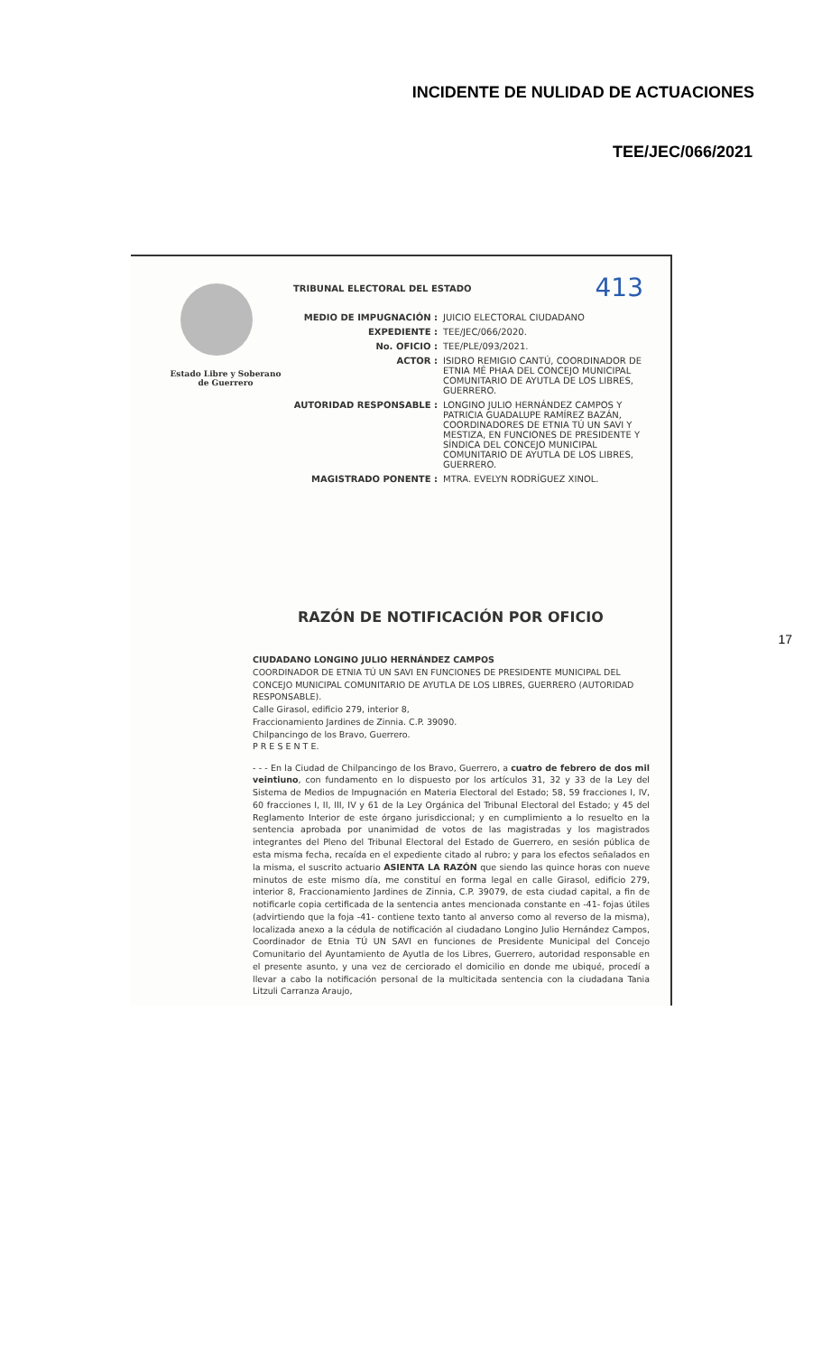INCIDENTE DE NULIDAD DE ACTUACIONES
TEE/JEC/066/2021
17
Estado Libre y Soberano de Guerrero
TRIBUNAL ELECTORAL DEL ESTADO 413
MEDIO DE IMPUGNACIÓN : JUICIO ELECTORAL CIUDADANO
EXPEDIENTE : TEE/JEC/066/2020.
No. OFICIO : TEE/PLE/093/2021.
ACTOR : ISIDRO REMIGIO CANTÚ, COORDINADOR DE ETNIA MÉ PHAA DEL CONCEJO MUNICIPAL COMUNITARIO DE AYUTLA DE LOS LIBRES, GUERRERO.
AUTORIDAD RESPONSABLE : LONGINO JULIO HERNÁNDEZ CAMPOS Y PATRICIA GUADALUPE RAMÍREZ BAZÁN, COORDINADORES DE ETNIA TÚ UN SAVI Y MESTIZA, EN FUNCIONES DE PRESIDENTE Y SÍNDICA DEL CONCEJO MUNICIPAL COMUNITARIO DE AYUTLA DE LOS LIBRES, GUERRERO.
MAGISTRADO PONENTE : MTRA. EVELYN RODRÍGUEZ XINOL.
RAZÓN DE NOTIFICACIÓN POR OFICIO
CIUDADANO LONGINO JULIO HERNÁNDEZ CAMPOS
COORDINADOR DE ETNIA TÚ UN SAVI EN FUNCIONES DE PRESIDENTE MUNICIPAL DEL CONCEJO MUNICIPAL COMUNITARIO DE AYUTLA DE LOS LIBRES, GUERRERO (AUTORIDAD RESPONSABLE).
Calle Girasol, edificio 279, interior 8,
Fraccionamiento Jardines de Zinnia. C.P. 39090.
Chilpancingo de los Bravo, Guerrero.
P R E S E N T E.
- - - En la Ciudad de Chilpancingo de los Bravo, Guerrero, a cuatro de febrero de dos mil veintiuno, con fundamento en lo dispuesto por los artículos 31, 32 y 33 de la Ley del Sistema de Medios de Impugnación en Materia Electoral del Estado; 58, 59 fracciones I, IV, 60 fracciones I, II, III, IV y 61 de la Ley Orgánica del Tribunal Electoral del Estado; y 45 del Reglamento Interior de este órgano jurisdiccional; y en cumplimiento a lo resuelto en la sentencia aprobada por unanimidad de votos de las magistradas y los magistrados integrantes del Pleno del Tribunal Electoral del Estado de Guerrero, en sesión pública de esta misma fecha, recaída en el expediente citado al rubro; y para los efectos señalados en la misma, el suscrito actuario ASIENTA LA RAZÓN que siendo las quince horas con nueve minutos de este mismo día, me constituí en forma legal en calle Girasol, edificio 279, interior 8, Fraccionamiento Jardines de Zinnia, C.P. 39079, de esta ciudad capital, a fin de notificarle copia certificada de la sentencia antes mencionada constante en -41- fojas útiles (advirtiendo que la foja -41- contiene texto tanto al anverso como al reverso de la misma), localizada anexo a la cédula de notificación al ciudadano Longino Julio Hernández Campos, Coordinador de Etnia TÚ UN SAVI en funciones de Presidente Municipal del Concejo Comunitario del Ayuntamiento de Ayutla de los Libres, Guerrero, autoridad responsable en el presente asunto, y una vez de cerciorado el domicilio en donde me ubiqué, procedí a llevar a cabo la notificación personal de la multicitada sentencia con la ciudadana Tania Litzuli Carranza Araujo,